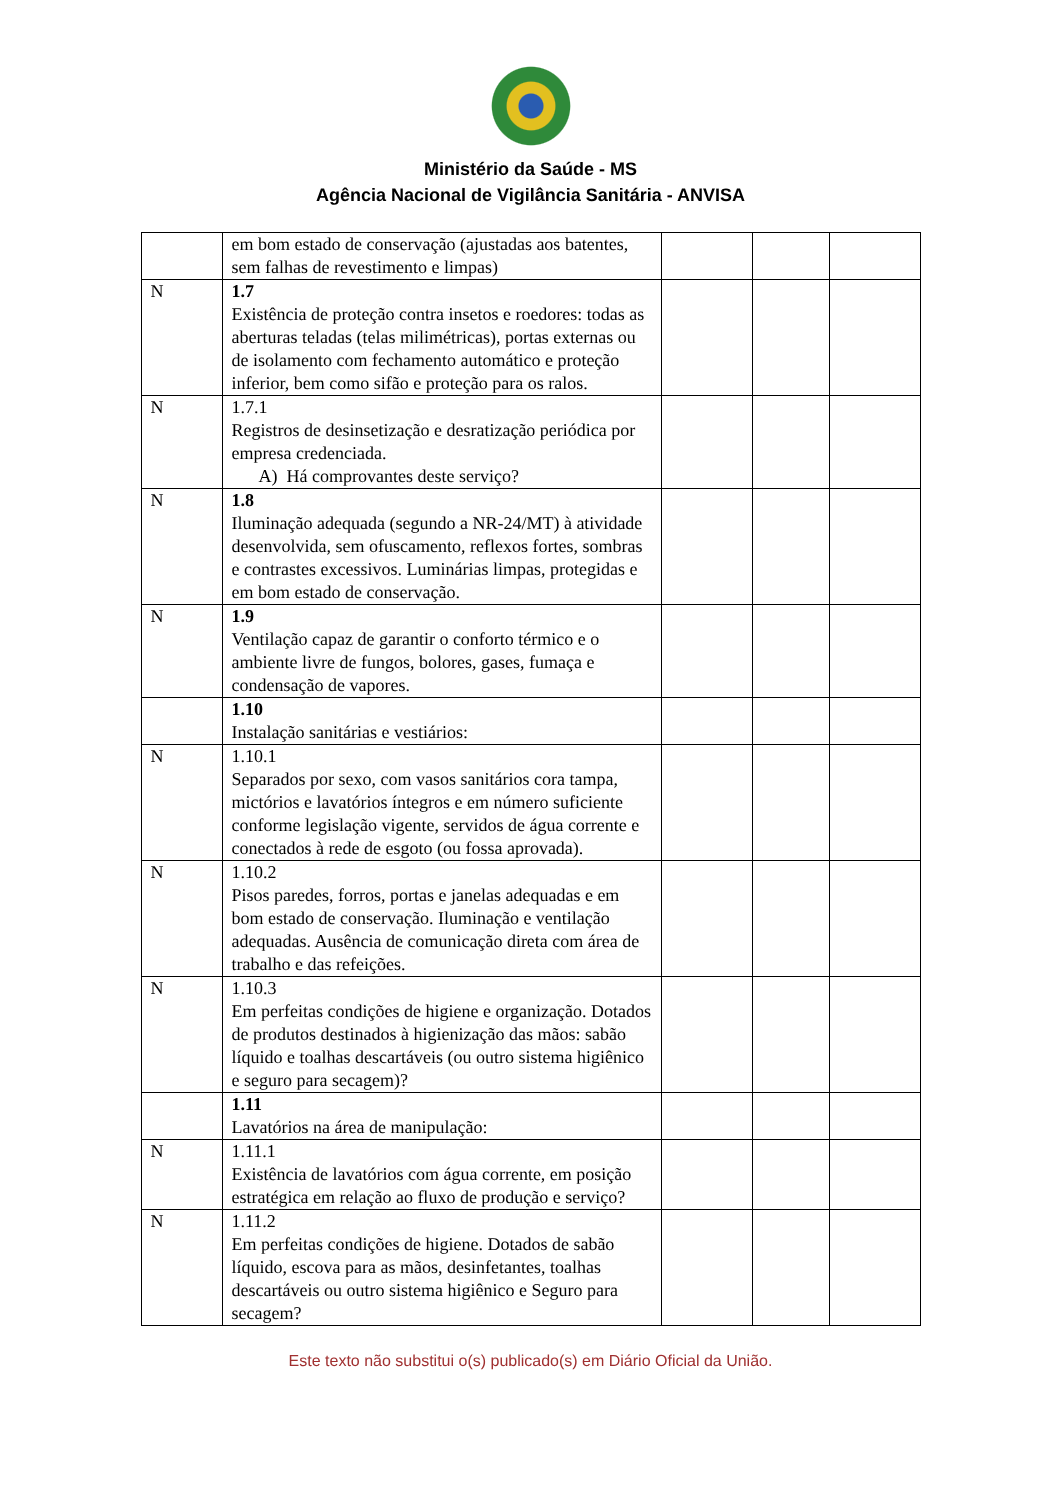Ministério da Saúde - MS
Agência Nacional de Vigilância Sanitária - ANVISA
| | em bom estado de conservação (ajustadas aos batentes, sem falhas de revestimento e limpas) | | | |
| N | 1.7 Existência de proteção contra insetos e roedores: todas as aberturas teladas (telas milimétricas), portas externas ou de isolamento com fechamento automático e proteção inferior, bem como sifão e proteção para os ralos. | | | |
| N | 1.7.1 Registros de desinsetização e desratização periódica por empresa credenciada. A) Há comprovantes deste serviço? | | | |
| N | 1.8 Iluminação adequada (segundo a NR-24/MT) à atividade desenvolvida, sem ofuscamento, reflexos fortes, sombras e contrastes excessivos. Luminárias limpas, protegidas e em bom estado de conservação. | | | |
| N | 1.9 Ventilação capaz de garantir o conforto térmico e o ambiente livre de fungos, bolores, gases, fumaça e condensação de vapores. | | | |
| | 1.10 Instalação sanitárias e vestiários: | | | |
| N | 1.10.1 Separados por sexo, com vasos sanitários cora tampa, mictórios e lavatórios íntegros e em número suficiente conforme legislação vigente, servidos de água corrente e conectados à rede de esgoto (ou fossa aprovada). | | | |
| N | 1.10.2 Pisos paredes, forros, portas e janelas adequadas e em bom estado de conservação. Iluminação e ventilação adequadas. Ausência de comunicação direta com área de trabalho e das refeições. | | | |
| N | 1.10.3 Em perfeitas condições de higiene e organização. Dotados de produtos destinados à higienização das mãos: sabão líquido e toalhas descartáveis (ou outro sistema higiênico e seguro para secagem)? | | | |
| | 1.11 Lavatórios na área de manipulação: | | | |
| N | 1.11.1 Existência de lavatórios com água corrente, em posição estratégica em relação ao fluxo de produção e serviço? | | | |
| N | 1.11.2 Em perfeitas condições de higiene. Dotados de sabão líquido, escova para as mãos, desinfetantes, toalhas descartáveis ou outro sistema higiênico e Seguro para secagem? | | | |
Este texto não substitui o(s) publicado(s) em Diário Oficial da União.